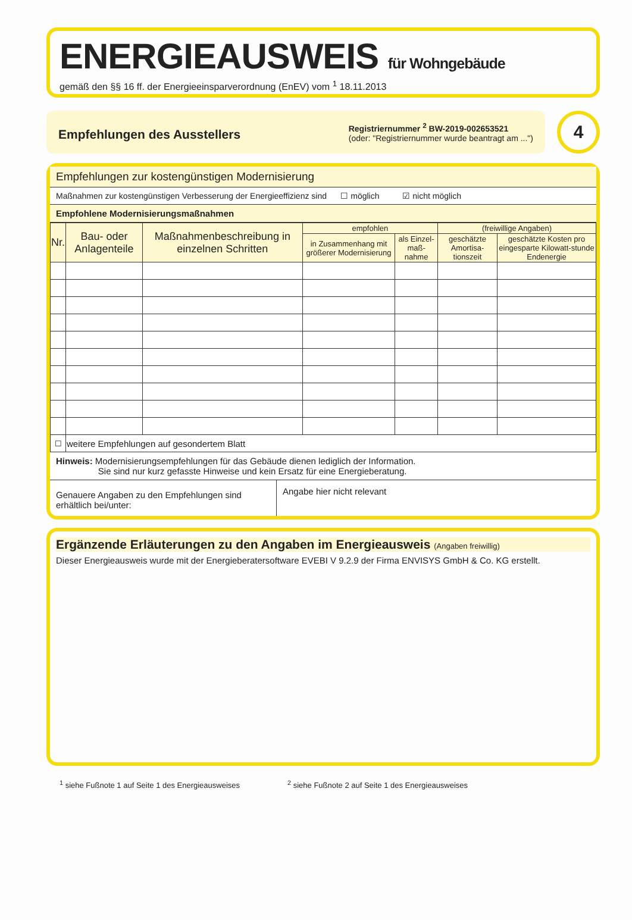ENERGIEAUSWEIS für Wohngebäude
gemäß den §§ 16 ff. der Energieeinsparverordnung (EnEV) vom <sup>1</sup> 18.11.2013
Empfehlungen des Ausstellers
Registriernummer <sup>2</sup> BW-2019-002653521
(oder: "Registriernummer wurde beantragt am ...")
4
Empfehlungen zur kostengünstigen Modernisierung
Maßnahmen zur kostengünstigen Verbesserung der Energieeffizienz sind ☐ möglich ☑ nicht möglich
Empfohlene Modernisierungsmaßnahmen
| Nr. | Bau- oder Anlagenteile | Maßnahmenbeschreibung in einzelnen Schritten | empfohlen | | (freiwillige Angaben) | |
| --- | --- | --- | --- | --- | --- | --- |
| | | | in Zusammenhang mit größerer Modernisierung | als Einzel-maß-nahme | geschätzte Amortisa-tionszeit | geschätzte Kosten pro eingesparte Kilowatt-stunde Endenergie |
| ☐ | weitere Empfehlungen auf gesondertem Blatt | | | | | |
Hinweis: Modernisierungsempfehlungen für das Gebäude dienen lediglich der Information.
Sie sind nur kurz gefasste Hinweise und kein Ersatz für eine Energieberatung.
Genauere Angaben zu den Empfehlungen sind erhältlich bei/unter:
Angabe hier nicht relevant
Ergänzende Erläuterungen zu den Angaben im Energieausweis (Angaben freiwillig)
Dieser Energieausweis wurde mit der Energieberatersoftware EVEBI V 9.2.9 der Firma ENVISYS GmbH & Co. KG erstellt.
<sup>1</sup> siehe Fußnote 1 auf Seite 1 des Energieausweises <sup>2</sup> siehe Fußnote 2 auf Seite 1 des Energieausweises